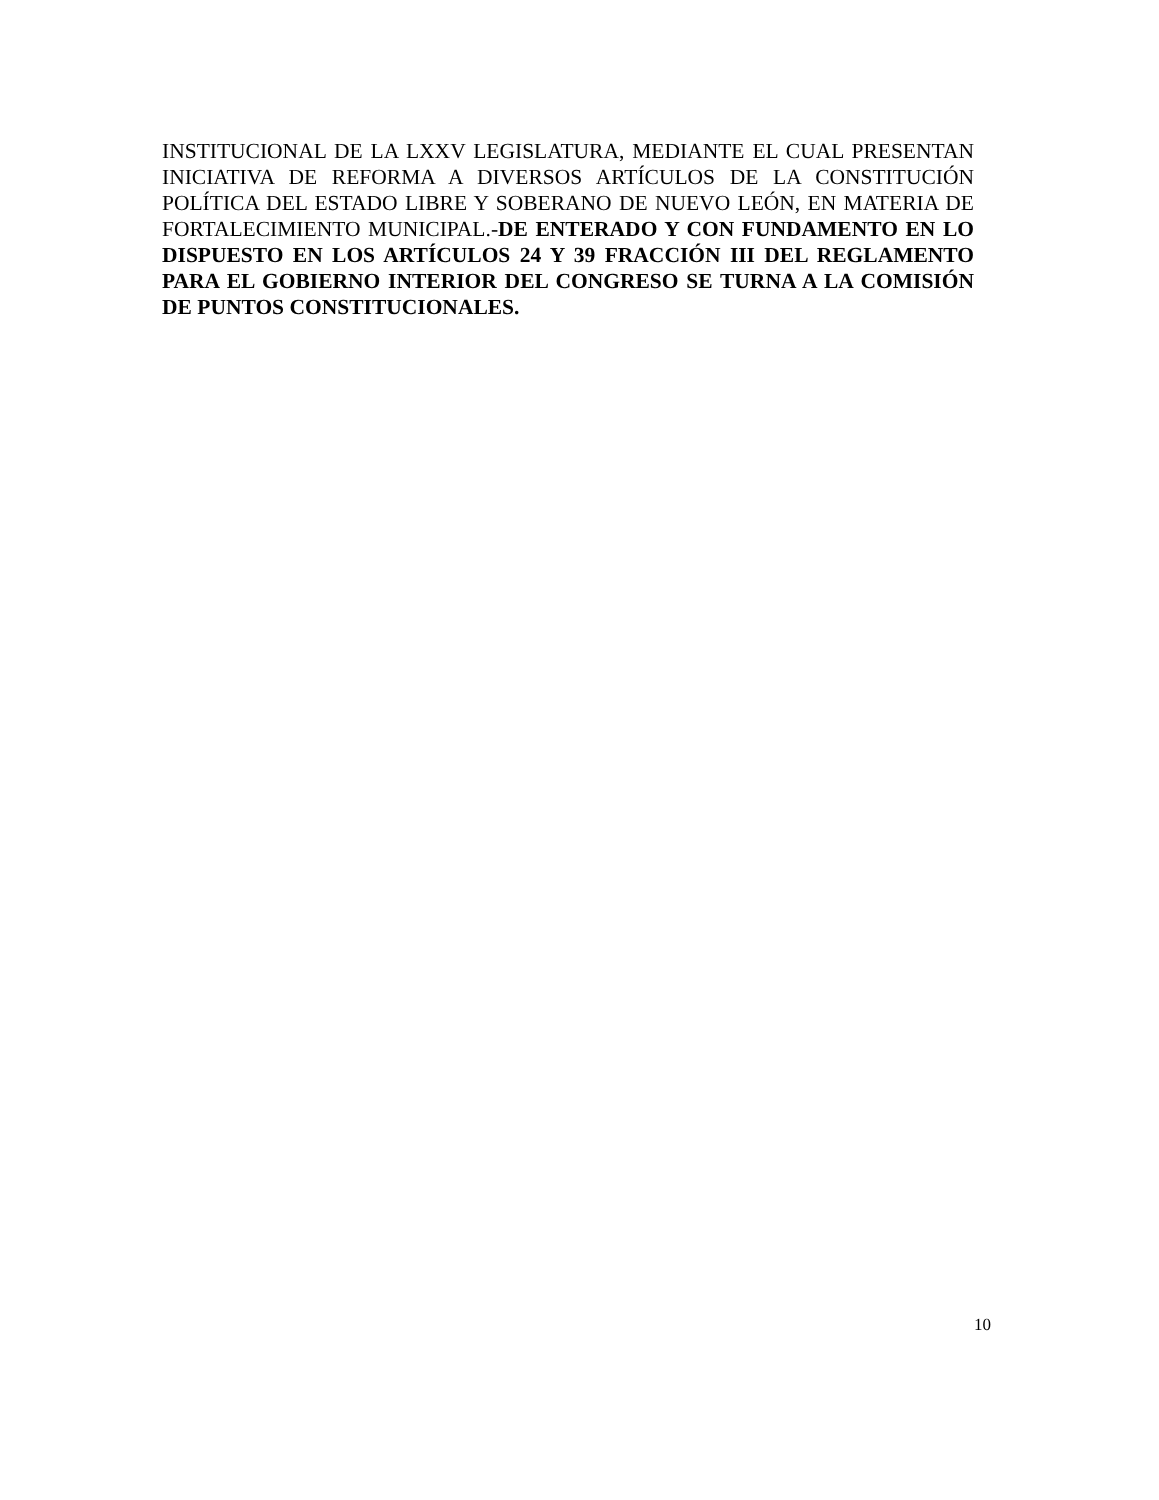INSTITUCIONAL DE LA LXXV LEGISLATURA, MEDIANTE EL CUAL PRESENTAN INICIATIVA DE REFORMA A DIVERSOS ARTÍCULOS DE LA CONSTITUCIÓN POLÍTICA DEL ESTADO LIBRE Y SOBERANO DE NUEVO LEÓN, EN MATERIA DE FORTALECIMIENTO MUNICIPAL.-DE ENTERADO Y CON FUNDAMENTO EN LO DISPUESTO EN LOS ARTÍCULOS 24 Y 39 FRACCIÓN III DEL REGLAMENTO PARA EL GOBIERNO INTERIOR DEL CONGRESO SE TURNA A LA COMISIÓN DE PUNTOS CONSTITUCIONALES.
10